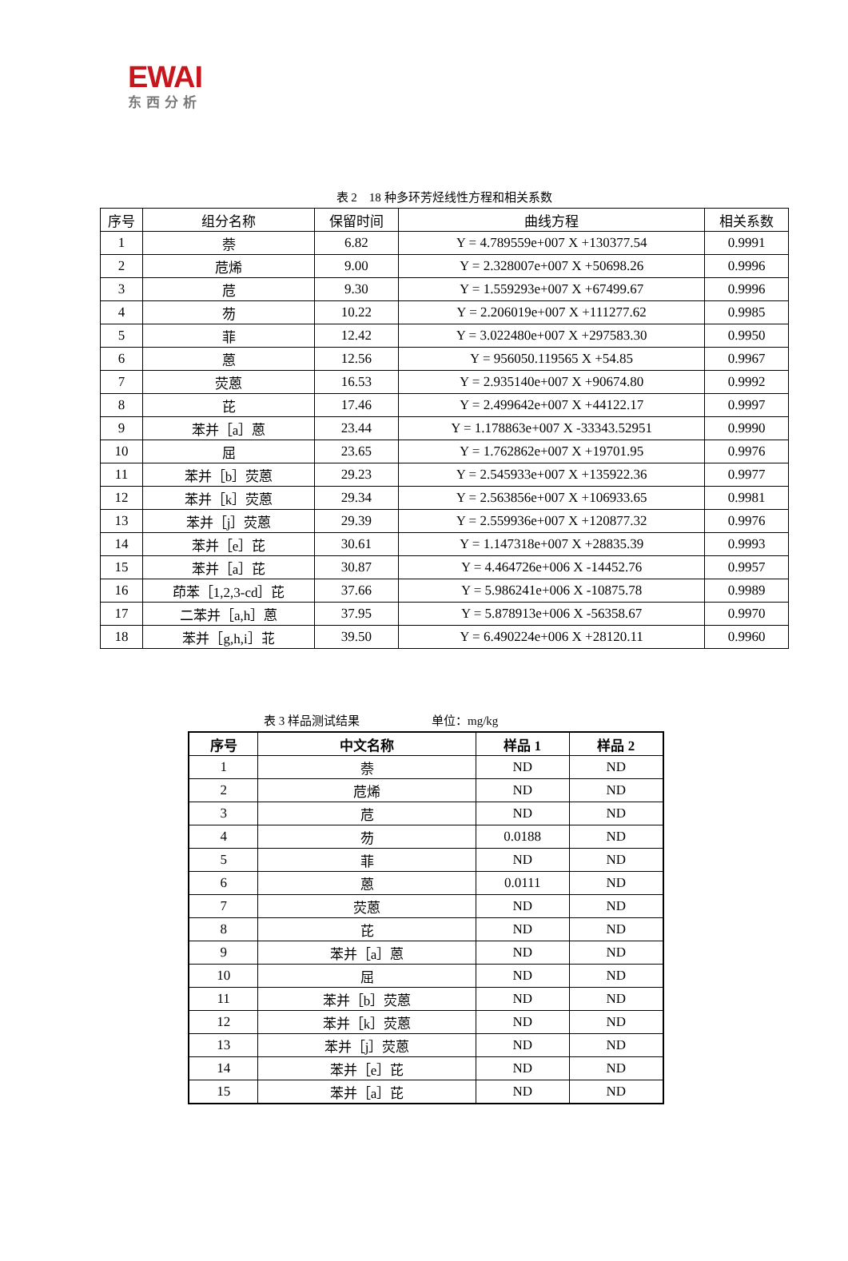EWAI
东西分析
表 2　18 种多环芳烃线性方程和相关系数
| 序号 | 组分名称 | 保留时间 | 曲线方程 | 相关系数 |
| --- | --- | --- | --- | --- |
| 1 | 萘 | 6.82 | Y = 4.789559e+007 X +130377.54 | 0.9991 |
| 2 | 苊烯 | 9.00 | Y = 2.328007e+007 X +50698.26 | 0.9996 |
| 3 | 苊 | 9.30 | Y = 1.559293e+007 X +67499.67 | 0.9996 |
| 4 | 芴 | 10.22 | Y = 2.206019e+007 X +111277.62 | 0.9985 |
| 5 | 菲 | 12.42 | Y = 3.022480e+007 X +297583.30 | 0.9950 |
| 6 | 蒽 | 12.56 | Y = 956050.119565 X +54.85 | 0.9967 |
| 7 | 荧蒽 | 16.53 | Y = 2.935140e+007 X +90674.80 | 0.9992 |
| 8 | 芘 | 17.46 | Y = 2.499642e+007 X +44122.17 | 0.9997 |
| 9 | 苯并［a］蒽 | 23.44 | Y = 1.178863e+007 X -33343.52951 | 0.9990 |
| 10 | 屈 | 23.65 | Y = 1.762862e+007 X +19701.95 | 0.9976 |
| 11 | 苯并［b］荧蒽 | 29.23 | Y = 2.545933e+007 X +135922.36 | 0.9977 |
| 12 | 苯并［k］荧蒽 | 29.34 | Y = 2.563856e+007 X +106933.65 | 0.9981 |
| 13 | 苯并［j］荧蒽 | 29.39 | Y = 2.559936e+007 X +120877.32 | 0.9976 |
| 14 | 苯并［e］芘 | 30.61 | Y = 1.147318e+007 X +28835.39 | 0.9993 |
| 15 | 苯并［a］芘 | 30.87 | Y = 4.464726e+006 X -14452.76 | 0.9957 |
| 16 | 茚苯［1,2,3-cd］芘 | 37.66 | Y = 5.986241e+006 X -10875.78 | 0.9989 |
| 17 | 二苯并［a,h］蒽 | 37.95 | Y = 5.878913e+006 X -56358.67 | 0.9970 |
| 18 | 苯并［g,h,i］苝 | 39.50 | Y = 6.490224e+006 X +28120.11 | 0.9960 |
表 3 样品测试结果　　　　　　单位：mg/kg
| 序号 | 中文名称 | 样品 1 | 样品 2 |
| --- | --- | --- | --- |
| 1 | 萘 | ND | ND |
| 2 | 苊烯 | ND | ND |
| 3 | 苊 | ND | ND |
| 4 | 芴 | 0.0188 | ND |
| 5 | 菲 | ND | ND |
| 6 | 蒽 | 0.0111 | ND |
| 7 | 荧蒽 | ND | ND |
| 8 | 芘 | ND | ND |
| 9 | 苯并［a］蒽 | ND | ND |
| 10 | 屈 | ND | ND |
| 11 | 苯并［b］荧蒽 | ND | ND |
| 12 | 苯并［k］荧蒽 | ND | ND |
| 13 | 苯并［j］荧蒽 | ND | ND |
| 14 | 苯并［e］芘 | ND | ND |
| 15 | 苯并［a］芘 | ND | ND |